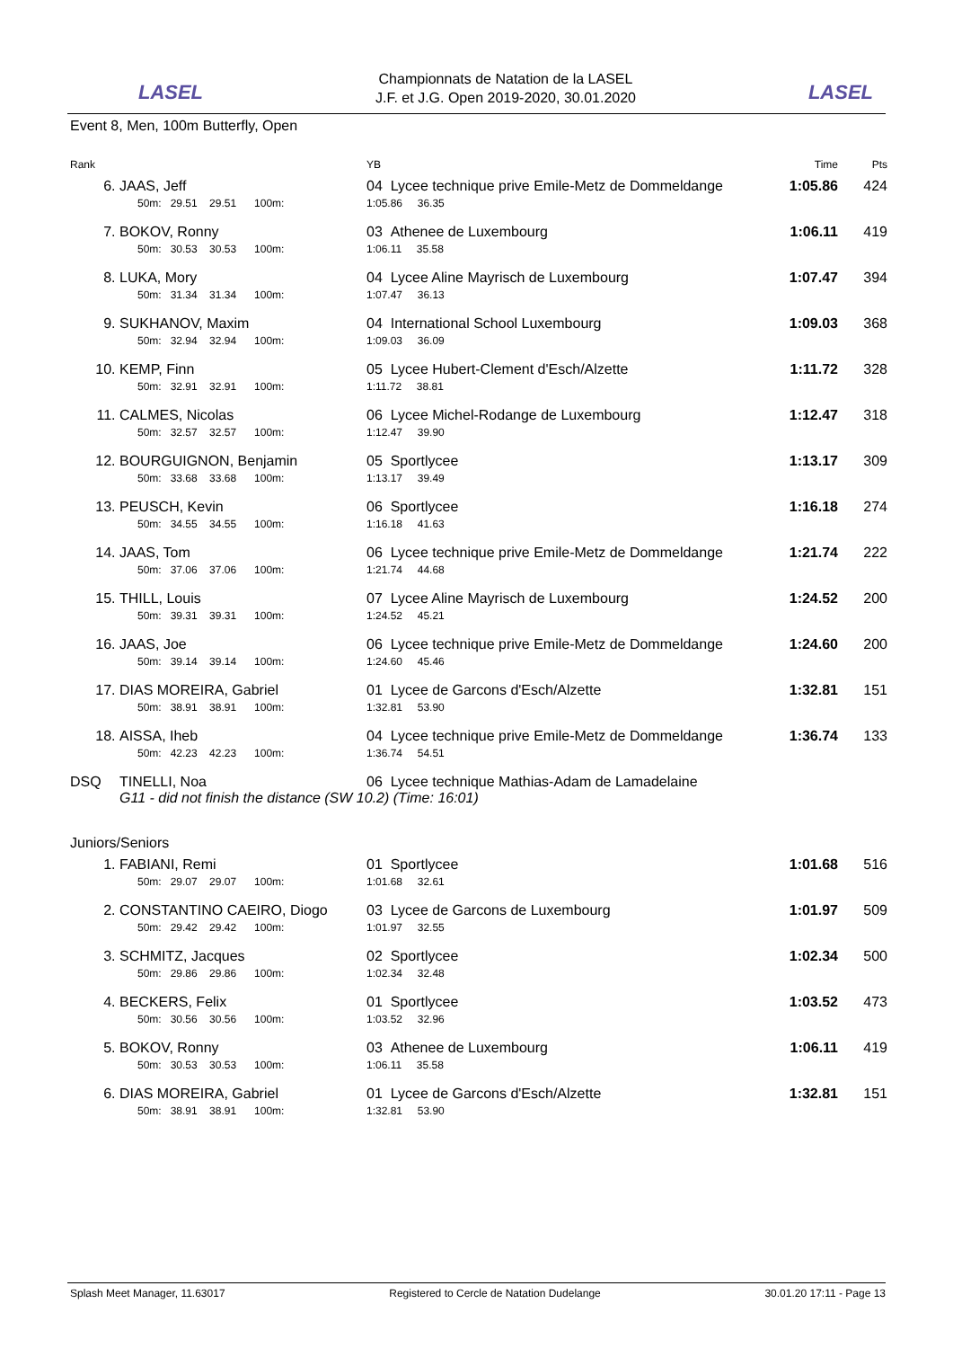LASEL
Championnats de Natation de la LASEL
J.F. et J.G. Open 2019-2020, 30.01.2020
LASEL
Event 8, Men, 100m Butterfly, Open
| Rank | | YB | Time | Pts |
| 6. | JAAS, Jeff 50m: 29.51 29.51 100m: | 04 Lycee technique prive Emile-Metz de Dommeldange 1:05.86 36.35 | 1:05.86 | 424 |
| 7. | BOKOV, Ronny 50m: 30.53 30.53 100m: | 03 Athenee de Luxembourg 1:06.11 35.58 | 1:06.11 | 419 |
| 8. | LUKA, Mory 50m: 31.34 31.34 100m: | 04 Lycee Aline Mayrisch de Luxembourg 1:07.47 36.13 | 1:07.47 | 394 |
| 9. | SUKHANOV, Maxim 50m: 32.94 32.94 100m: | 04 International School Luxembourg 1:09.03 36.09 | 1:09.03 | 368 |
| 10. | KEMP, Finn 50m: 32.91 32.91 100m: | 05 Lycee Hubert-Clement d'Esch/Alzette 1:11.72 38.81 | 1:11.72 | 328 |
| 11. | CALMES, Nicolas 50m: 32.57 32.57 100m: | 06 Lycee Michel-Rodange de Luxembourg 1:12.47 39.90 | 1:12.47 | 318 |
| 12. | BOURGUIGNON, Benjamin 50m: 33.68 33.68 100m: | 05 Sportlycee 1:13.17 39.49 | 1:13.17 | 309 |
| 13. | PEUSCH, Kevin 50m: 34.55 34.55 100m: | 06 Sportlycee 1:16.18 41.63 | 1:16.18 | 274 |
| 14. | JAAS, Tom 50m: 37.06 37.06 100m: | 06 Lycee technique prive Emile-Metz de Dommeldange 1:21.74 44.68 | 1:21.74 | 222 |
| 15. | THILL, Louis 50m: 39.31 39.31 100m: | 07 Lycee Aline Mayrisch de Luxembourg 1:24.52 45.21 | 1:24.52 | 200 |
| 16. | JAAS, Joe 50m: 39.14 39.14 100m: | 06 Lycee technique prive Emile-Metz de Dommeldange 1:24.60 45.46 | 1:24.60 | 200 |
| 17. | DIAS MOREIRA, Gabriel 50m: 38.91 38.91 100m: | 01 Lycee de Garcons d'Esch/Alzette 1:32.81 53.90 | 1:32.81 | 151 |
| 18. | AISSA, Iheb 50m: 42.23 42.23 100m: | 04 Lycee technique prive Emile-Metz de Dommeldange 1:36.74 54.51 | 1:36.74 | 133 |
| DSQ | TINELLI, Noa | 06 Lycee technique Mathias-Adam de Lamadelaine | | |
| | G11 - did not finish the distance (SW 10.2) (Time: 16:01) | | | |
| Juniors/Seniors | | | | |
| 1. | FABIANI, Remi 50m: 29.07 29.07 100m: | 01 Sportlycee 1:01.68 32.61 | 1:01.68 | 516 |
| 2. | CONSTANTINO CAEIRO, Diogo 50m: 29.42 29.42 100m: | 03 Lycee de Garcons de Luxembourg 1:01.97 32.55 | 1:01.97 | 509 |
| 3. | SCHMITZ, Jacques 50m: 29.86 29.86 100m: | 02 Sportlycee 1:02.34 32.48 | 1:02.34 | 500 |
| 4. | BECKERS, Felix 50m: 30.56 30.56 100m: | 01 Sportlycee 1:03.52 32.96 | 1:03.52 | 473 |
| 5. | BOKOV, Ronny 50m: 30.53 30.53 100m: | 03 Athenee de Luxembourg 1:06.11 35.58 | 1:06.11 | 419 |
| 6. | DIAS MOREIRA, Gabriel 50m: 38.91 38.91 100m: | 01 Lycee de Garcons d'Esch/Alzette 1:32.81 53.90 | 1:32.81 | 151 |
Splash Meet Manager, 11.63017 Registered to Cercle de Natation Dudelange 30.01.20 17:11 - Page 13